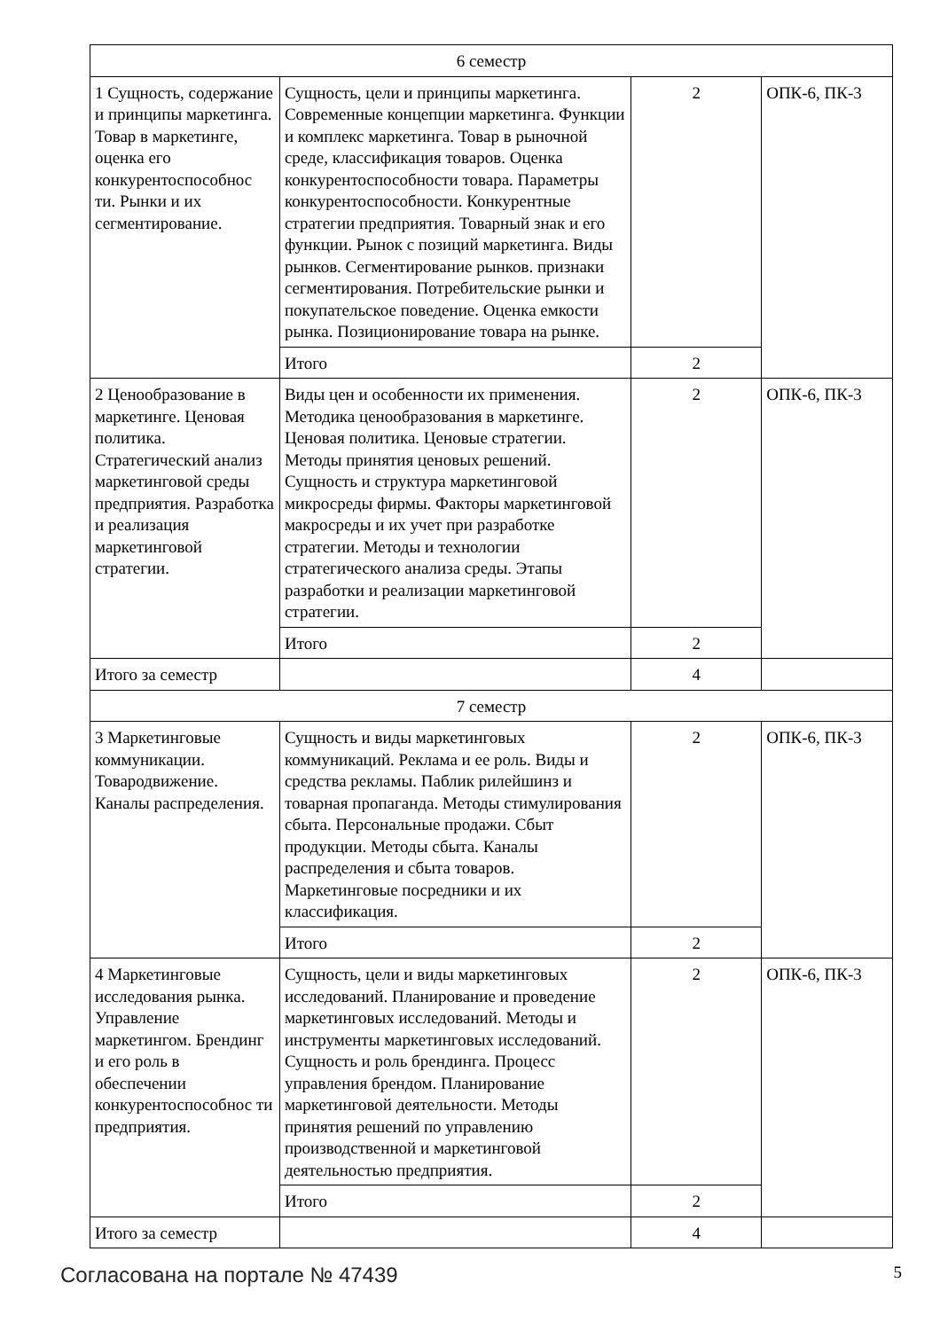| 6 семестр | | | |
| 1 Сущность, содержание и принципы маркетинга. Товар в маркетинге, оценка его конкурентоспособнос ти. Рынки и их сегментирование. | Сущность, цели и принципы маркетинга. Современные концепции маркетинга. Функции и комплекс маркетинга. Товар в рыночной среде, классификация товаров. Оценка конкурентоспособности товара. Параметры конкурентоспособности. Конкурентные стратегии предприятия. Товарный знак и его функции. Рынок с позиций маркетинга. Виды рынков. Сегментирование рынков. признаки сегментирования. Потребительские рынки и покупательское поведение. Оценка емкости рынка. Позиционирование товара на рынке. | 2 | ОПК-6, ПК-3 |
| | Итого | 2 | |
| 2 Ценообразование в маркетинге. Ценовая политика. Стратегический анализ маркетинговой среды предприятия. Разработка и реализация маркетинговой стратегии. | Виды цен и особенности их применения. Методика ценообразования в маркетинге. Ценовая политика. Ценовые стратегии. Методы принятия ценовых решений. Сущность и структура маркетинговой микросреды фирмы. Факторы маркетинговой макросреды и их учет при разработке стратегии. Методы и технологии стратегического анализа среды. Этапы разработки и реализации маркетинговой стратегии. | 2 | ОПК-6, ПК-3 |
| | Итого | 2 | |
| Итого за семестр | | 4 | |
| 7 семестр | | | |
| 3 Маркетинговые коммуникации. Товародвижение. Каналы распределения. | Сущность и виды маркетинговых коммуникаций. Реклама и ее роль. Виды и средства рекламы. Паблик рилейшинз и товарная пропаганда. Методы стимулирования сбыта. Персональные продажи. Сбыт продукции. Методы сбыта. Каналы распределения и сбыта товаров. Маркетинговые посредники и их классификация. | 2 | ОПК-6, ПК-3 |
| | Итого | 2 | |
| 4 Маркетинговые исследования рынка. Управление маркетингом. Брендинг и его роль в обеспечении конкурентоспособнос ти предприятия. | Сущность, цели и виды маркетинговых исследований. Планирование и проведение маркетинговых исследований. Методы и инструменты маркетинговых исследований. Сущность и роль брендинга. Процесс управления брендом. Планирование маркетинговой деятельности. Методы принятия решений по управлению производственной и маркетинговой деятельностью предприятия. | 2 | ОПК-6, ПК-3 |
| | Итого | 2 | |
| Итого за семестр | | 4 | |
Согласована на портале № 47439 5